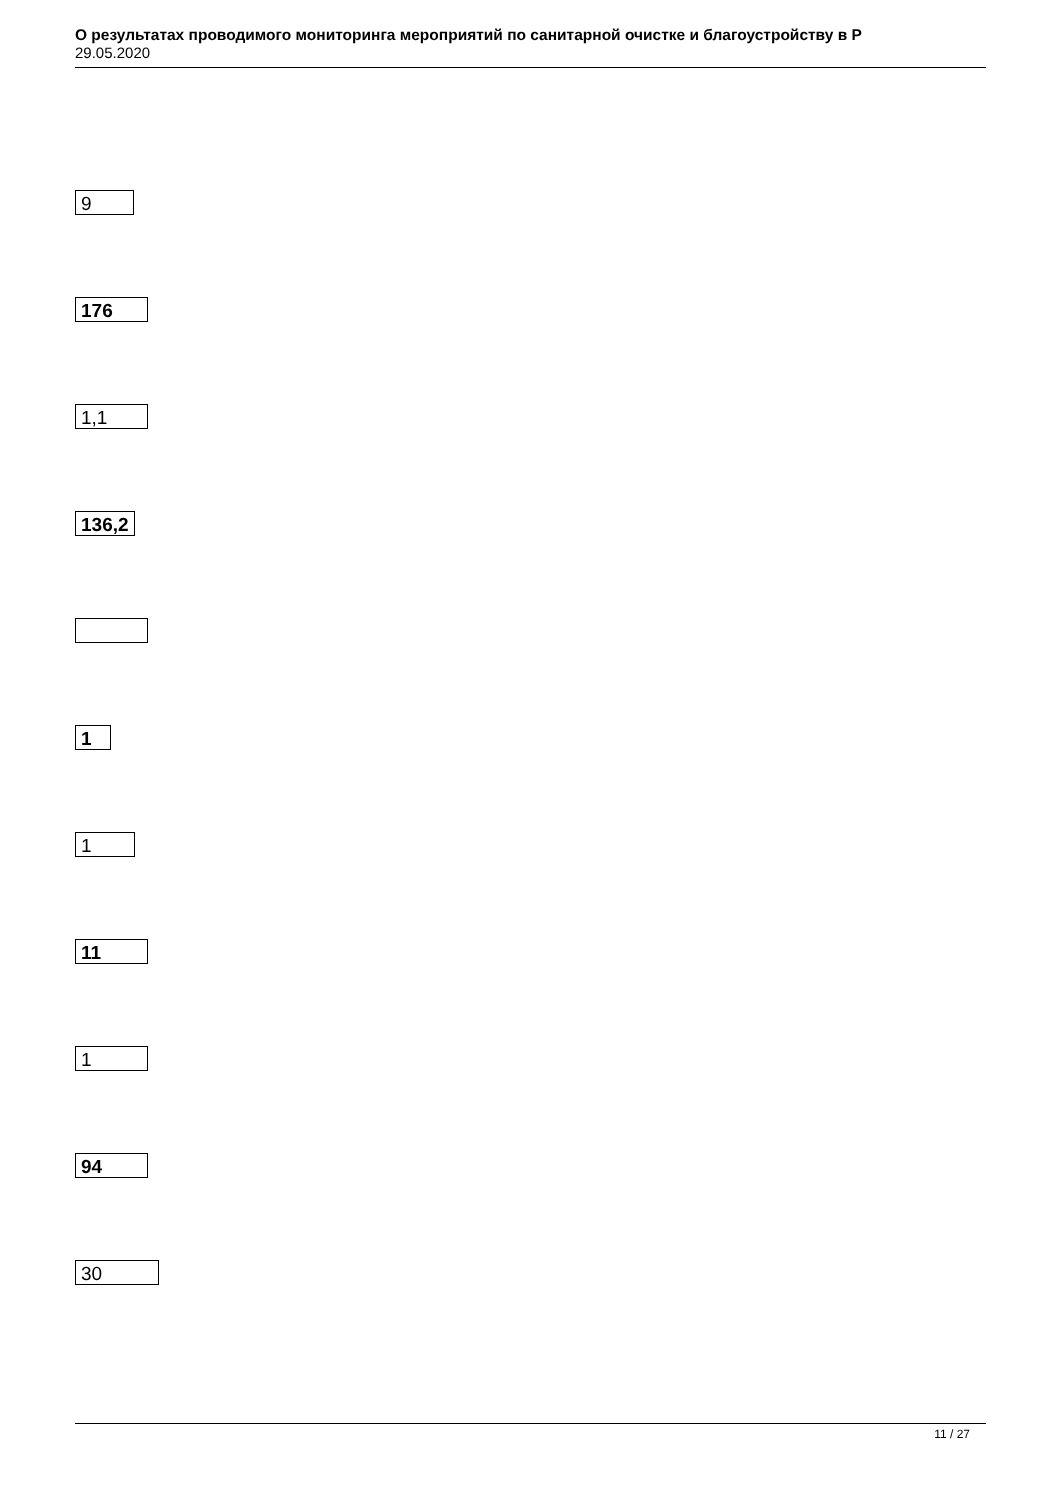О результатах проводимого мониторинга мероприятий по санитарной очистке и благоустройству в Р
29.05.2020
9
176
1,1
136,2
1
1
11
1
94
30
11 / 27